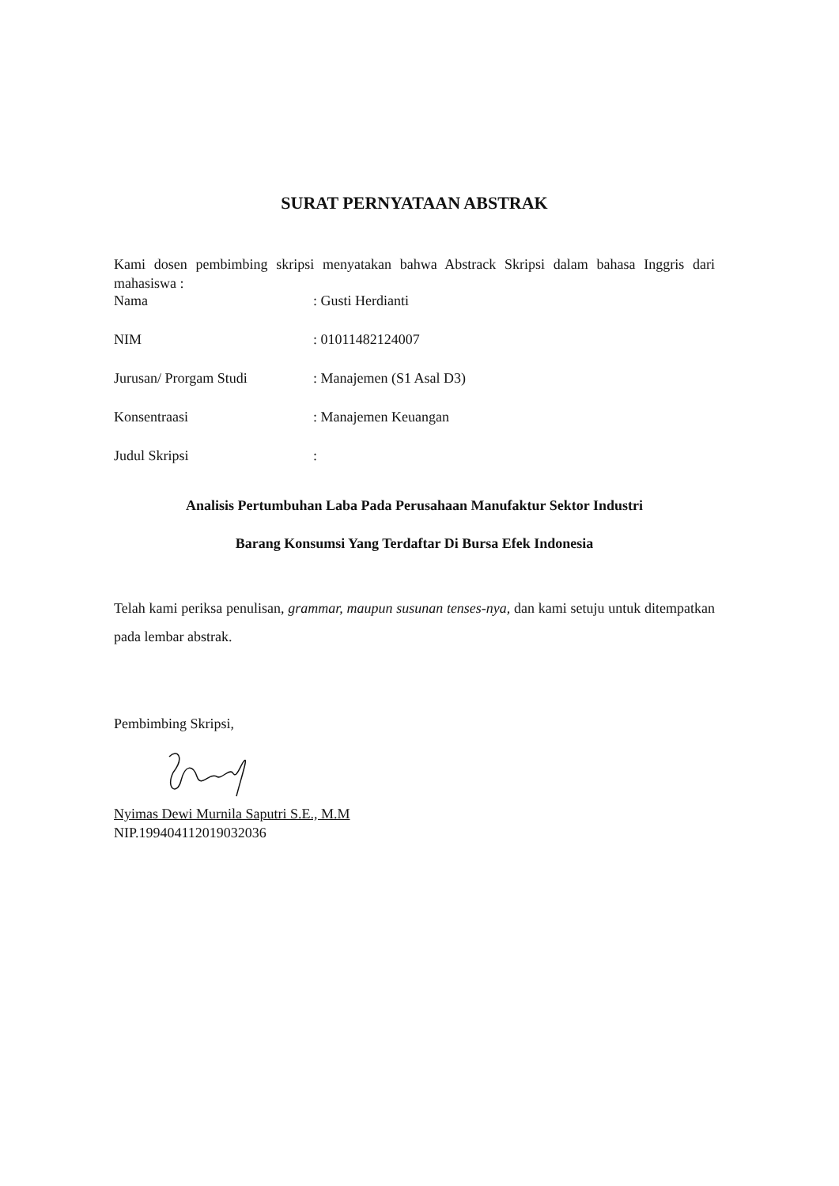SURAT PERNYATAAN ABSTRAK
Kami dosen pembimbing skripsi menyatakan bahwa Abstrack Skripsi dalam bahasa Inggris dari mahasiswa :
Nama: Gusti Herdianti
NIM: 01011482124007
Jurusan/ Prorgam Studi: Manajemen (S1 Asal D3)
Konsentraasi: Manajemen Keuangan
Judul Skripsi:
Analisis Pertumbuhan Laba Pada Perusahaan Manufaktur Sektor Industri
Barang Konsumsi Yang Terdaftar Di Bursa Efek Indonesia
Telah kami periksa penulisan, grammar, maupun susunan tenses-nya, dan kami setuju untuk ditempatkan pada lembar abstrak.
Pembimbing Skripsi,
Nyimas Dewi Murnila Saputri S.E., M.M
NIP.199404112019032036